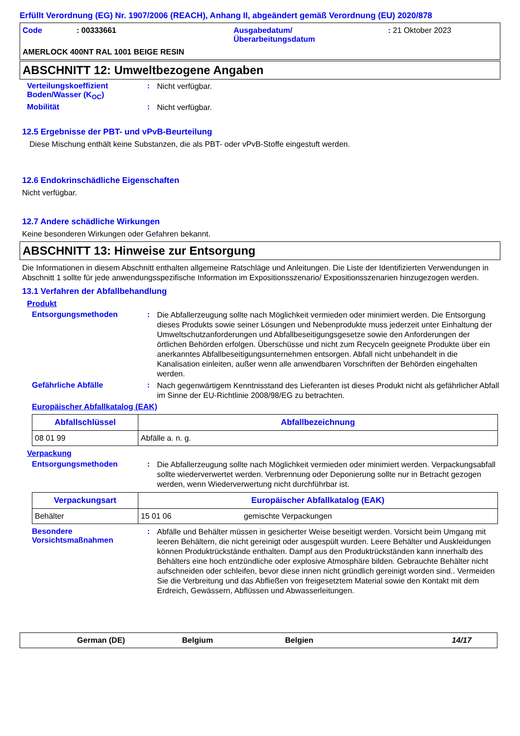Erfüllt Verordnung (EG) Nr. 1907/2006 (REACH), Anhang II, abgeändert gemäß Verordnung (EU) 2020/878
Code : 00333661 Ausgabedatum/
Überarbeitungsdatum
: 21 Oktober 2023
AMERLOCK 400NT RAL 1001 BEIGE RESIN
ABSCHNITT 12: Umweltbezogene Angaben
Verteilungskoeffizient Boden/Wasser (K<sub>OC</sub>)
:
Nicht verfügbar.
Mobilität :
Nicht verfügbar.
12.5 Ergebnisse der PBT- und vPvB-Beurteilung
Diese Mischung enthält keine Substanzen, die als PBT- oder vPvB-Stoffe eingestuft werden.
12.6 Endokrinschädliche Eigenschaften
Nicht verfügbar.
12.7 Andere schädliche Wirkungen
Keine besonderen Wirkungen oder Gefahren bekannt.
ABSCHNITT 13: Hinweise zur Entsorgung
Die Informationen in diesem Abschnitt enthalten allgemeine Ratschläge und Anleitungen. Die Liste der Identifizierten Verwendungen in Abschnitt 1 sollte für jede anwendungsspezifische Information im Expositionsszenario/ Expositionsszenarien hinzugezogen werden.
13.1 Verfahren der Abfallbehandlung
Produkt
Entsorgungsmethoden :
Die Abfallerzeugung sollte nach Möglichkeit vermieden oder minimiert werden. Die Entsorgung dieses Produkts sowie seiner Lösungen und Nebenprodukte muss jederzeit unter Einhaltung der Umweltschutzanforderungen und Abfallbeseitigungsgesetze sowie den Anforderungen der örtlichen Behörden erfolgen. Überschüsse und nicht zum Recyceln geeignete Produkte über ein anerkanntes Abfallbeseitigungsunternehmen entsorgen. Abfall nicht unbehandelt in die Kanalisation einleiten, außer wenn alle anwendbaren Vorschriften der Behörden eingehalten werden.
Gefährliche Abfälle :
Nach gegenwärtigem Kenntnisstand des Lieferanten ist dieses Produkt nicht als gefährlicher Abfall im Sinne der EU-Richtlinie 2008/98/EG zu betrachten.
Europäischer Abfallkatalog (EAK)
| Abfallschlüssel | Abfallbezeichnung |
| --- | --- |
| 08 01 99 | Abfälle a. n. g. |
Verpackung
Entsorgungsmethoden :
Die Abfallerzeugung sollte nach Möglichkeit vermieden oder minimiert werden. Verpackungsabfall sollte wiederverwertet werden. Verbrennung oder Deponierung sollte nur in Betracht gezogen werden, wenn Wiederverwertung nicht durchführbar ist.
| Verpackungsart | Europäischer Abfallkatalog (EAK) | |
| --- | --- | --- |
| Behälter | 15 01 06 | gemischte Verpackungen |
Besondere Vorsichtsmaßnahmen
:
Abfälle und Behälter müssen in gesicherter Weise beseitigt werden. Vorsicht beim Umgang mit leeren Behältern, die nicht gereinigt oder ausgespült wurden. Leere Behälter und Auskleidungen können Produktrückstände enthalten. Dampf aus den Produktrückständen kann innerhalb des Behälters eine hoch entzündliche oder explosive Atmosphäre bilden. Gebrauchte Behälter nicht aufschneiden oder schleifen, bevor diese innen nicht gründlich gereinigt worden sind.. Vermeiden Sie die Verbreitung und das Abfließen von freigesetztem Material sowie den Kontakt mit dem Erdreich, Gewässern, Abflüssen und Abwasserleitungen.
German (DE) Belgium Belgien 14/17